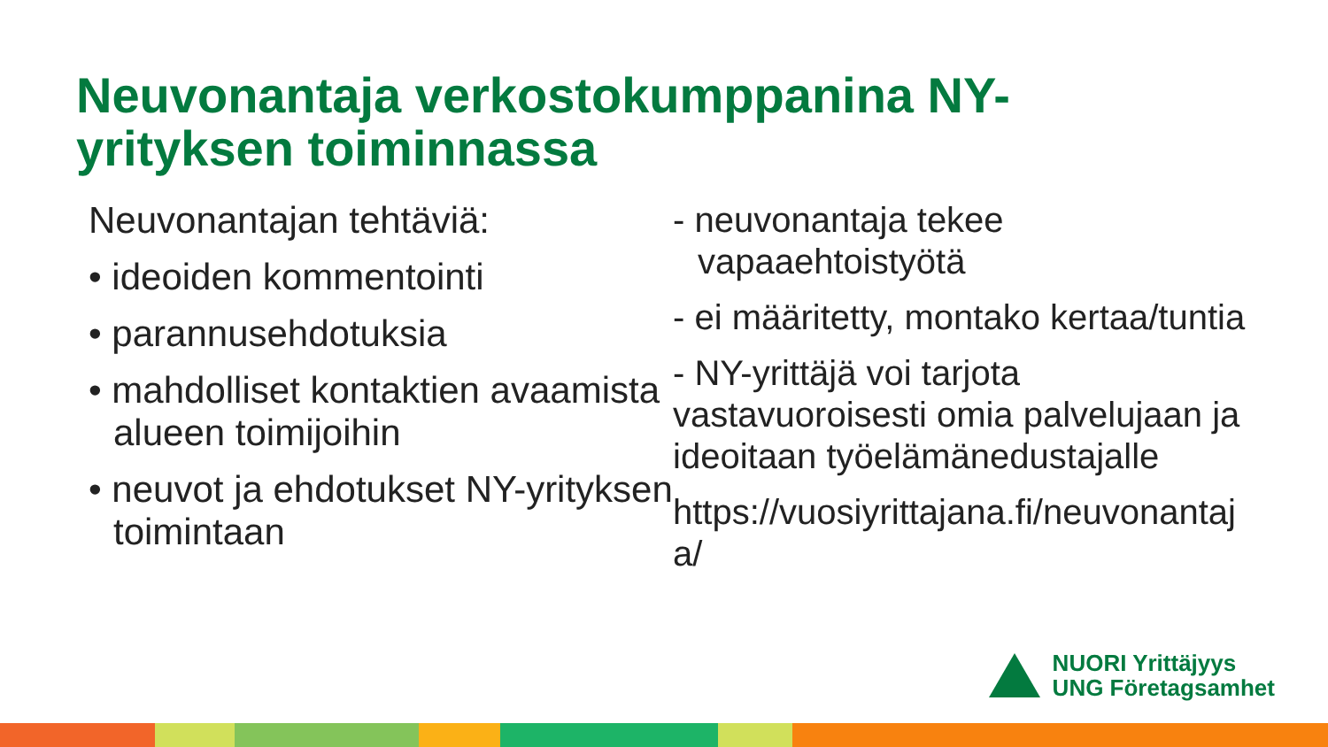Neuvonantaja verkostokumppanina NY-yrityksen toiminnassa
Neuvonantajan tehtäviä:
• ideoiden kommentointi
• parannusehdotuksia
• mahdolliset kontaktien avaamista alueen toimijoihin
• neuvot ja ehdotukset NY-yrityksen toimintaan
- neuvonantaja tekee vapaaehtoistyötä
- ei määritetty, montako kertaa/tuntia
- NY-yrittäjä voi tarjota vastavuoroisesti omia palvelujaan ja ideoitaan työelämänedustajalle
https://vuosiyrittajana.fi/neuvonantaja/
NUORI Yrittäjyys
UNG Företagsamhet